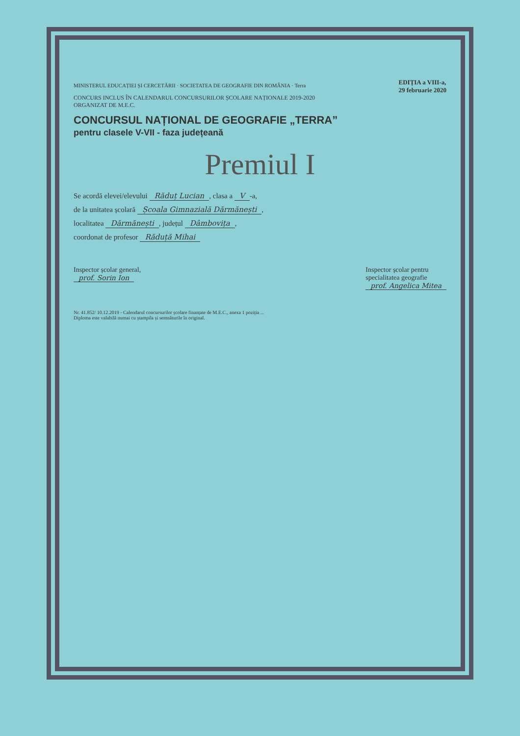MINISTERUL EDUCAȚIEI ȘI CERCETĂRII · SOCIETATEA DE GEOGRAFIE DIN ROMÂNIA · Terra
EDIȚIA a VIII-a,
29 februarie 2020
CONCURS INCLUS ÎN CALENDARUL CONCURSURILOR ȘCOLARE NAȚIONALE 2019-2020
ORGANIZAT DE M.E.C.
CONCURSUL NAȚIONAL DE GEOGRAFIE „TERRA”
pentru clasele V-VII - faza județeană
Premiul I
Se acordă elevei/elevului Răduț Lucian, clasa a V -a,
de la unitatea școlară Școala Gimnazială Dărmănești,
localitatea Dărmănești, județul Dâmbovița,
coordonat de profesor Răduță Mihai
Inspector școlar general,
prof. Sorin Ion
Inspector școlar pentru
specialitatea geografie
prof. Angelica Mitea
Nr. 41.852/ 10.12.2019 - Calendarul concursurilor școlare finanțate de M.E.C., anexa 1 poziția ...
Diploma este valabilă numai cu ștampila și semnăturile în original.